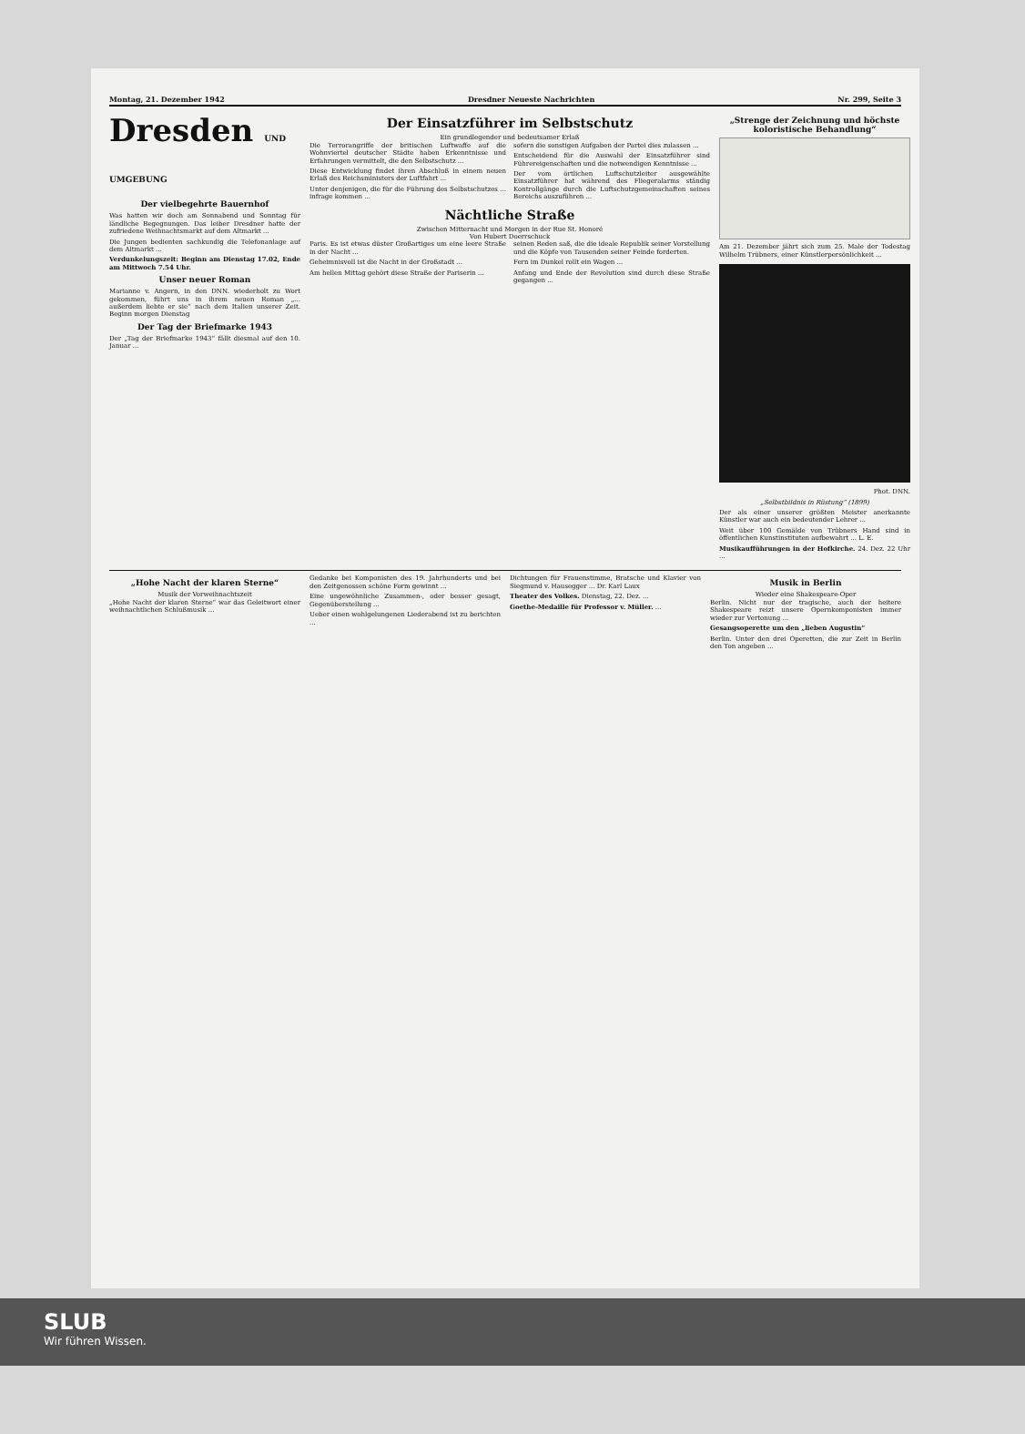Montag, 21. Dezember 1942 Dresdner Neueste Nachrichten Nr. 299, Seite 3
Dresden UND UMGEBUNG
Der vielbegehrte Bauernhof
Was hatten wir doch am Sonnabend und Sonntag für ländliche Begegnungen. Das leiber Dresdner hatte der zufriedene Weihnachtsmarkt auf dem Altmarkt ...
Die Jungen bedienten sachkundig die Telefonanlage auf dem Altmarkt ...
Verdunkelungszeit: Beginn am Dienstag 17.02, Ende am Mittwoch 7.54 Uhr.
Unser neuer Roman
Marianne v. Angern, in den DNN. wiederholt zu Wort gekommen, führt uns in ihrem neuen Roman „... außerdem liebte er sie“ nach dem Italien unserer Zeit. Beginn morgen Dienstag
Der Tag der Briefmarke 1943
Der „Tag der Briefmarke 1943“ fällt diesmal auf den 10. Januar ...
Der Einsatzführer im Selbstschutz
Ein grundlegender und bedeutsamer Erlaß
Die Terrorangriffe der britischen Luftwaffe auf die Wohnviertel deutscher Städte haben Erkenntnisse und Erfahrungen vermittelt, die den Selbstschutz ...
Diese Entwicklung findet ihren Abschluß in einem neuen Erlaß des Reichsministers der Luftfahrt ...
Unter denjenigen, die für die Führung des Selbstschutzes ... infrage kommen ...
sofern die sonstigen Aufgaben der Partei dies zulassen ...
Entscheidend für die Auswahl der Einsatzführer sind Führereigenschaften und die notwendigen Kenntnisse ...
Der vom örtlichen Luftschutzleiter ausgewählte Einsatzführer hat während des Fliegeralarms ständig Kontrollgänge durch die Luftschutzgemeinschaften seines Bereichs auszuführen ...
Nächtliche Straße
Zwischen Mitternacht und Morgen in der Rue St. Honoré
Von Hubert Doerrschuck
Paris. Es ist etwas düster Großartiges um eine leere Straße in der Nacht ...
Geheimnisvoll ist die Nacht in der Großstadt ...
Am hellen Mittag gehört diese Straße der Pariserin ...
seinen Reden saß, die die ideale Republik seiner Vorstellung und die Köpfe von Tausenden seiner Feinde forderten.
Fern im Dunkel rollt ein Wagen ...
Anfang und Ende der Revolution sind durch diese Straße gegangen ...
„Strenge der Zeichnung und höchste koloristische Behandlung“
Am 21. Dezember jährt sich zum 25. Male der Todestag Wilhelm Trübners, einer Künstlerpersönlichkeit ...
Phot. DNN.
„Selbstbildnis in Rüstung“ (1899)
Der als einer unserer größten Meister anerkannte Künstler war auch ein bedeutender Lehrer ...
Weit über 100 Gemälde von Trübners Hand sind in öffentlichen Kunstinstituten aufbewahrt ... L. E.
Musikaufführungen in der Hofkirche. 24. Dez. 22 Uhr ...
„Hohe Nacht der klaren Sterne“
Musik der Vorweihnachtszeit
„Hohe Nacht der klaren Sterne“ war das Geleitwort einer weihnachtlichen Schlußmusik ...
Gedanke bei Komponisten des 19. Jahrhunderts und bei den Zeitgenossen schöne Form gewinnt ...
Eine ungewöhnliche Zusammen-, oder besser gesagt, Gegenüberstellung ...
Ueber einen wohlgelungenen Liederabend ist zu berichten ...
Dichtungen für Frauenstimme, Bratsche und Klavier von Siegmund v. Hausegger ... Dr. Karl Laux
Theater des Volkes. Dienstag, 22. Dez. ...
Goethe-Medaille für Professor v. Müller. ...
Musik in Berlin
Wieder eine Shakespeare-Oper
Berlin. Nicht nur der tragische, auch der heitere Shakespeare reizt unsere Opernkomponisten immer wieder zur Vertonung ...
Gesangsoperette um den „lieben Augustin“
Berlin. Unter den drei Operetten, die zur Zeit in Berlin den Ton angeben ...
SLUB
Wir führen Wissen.